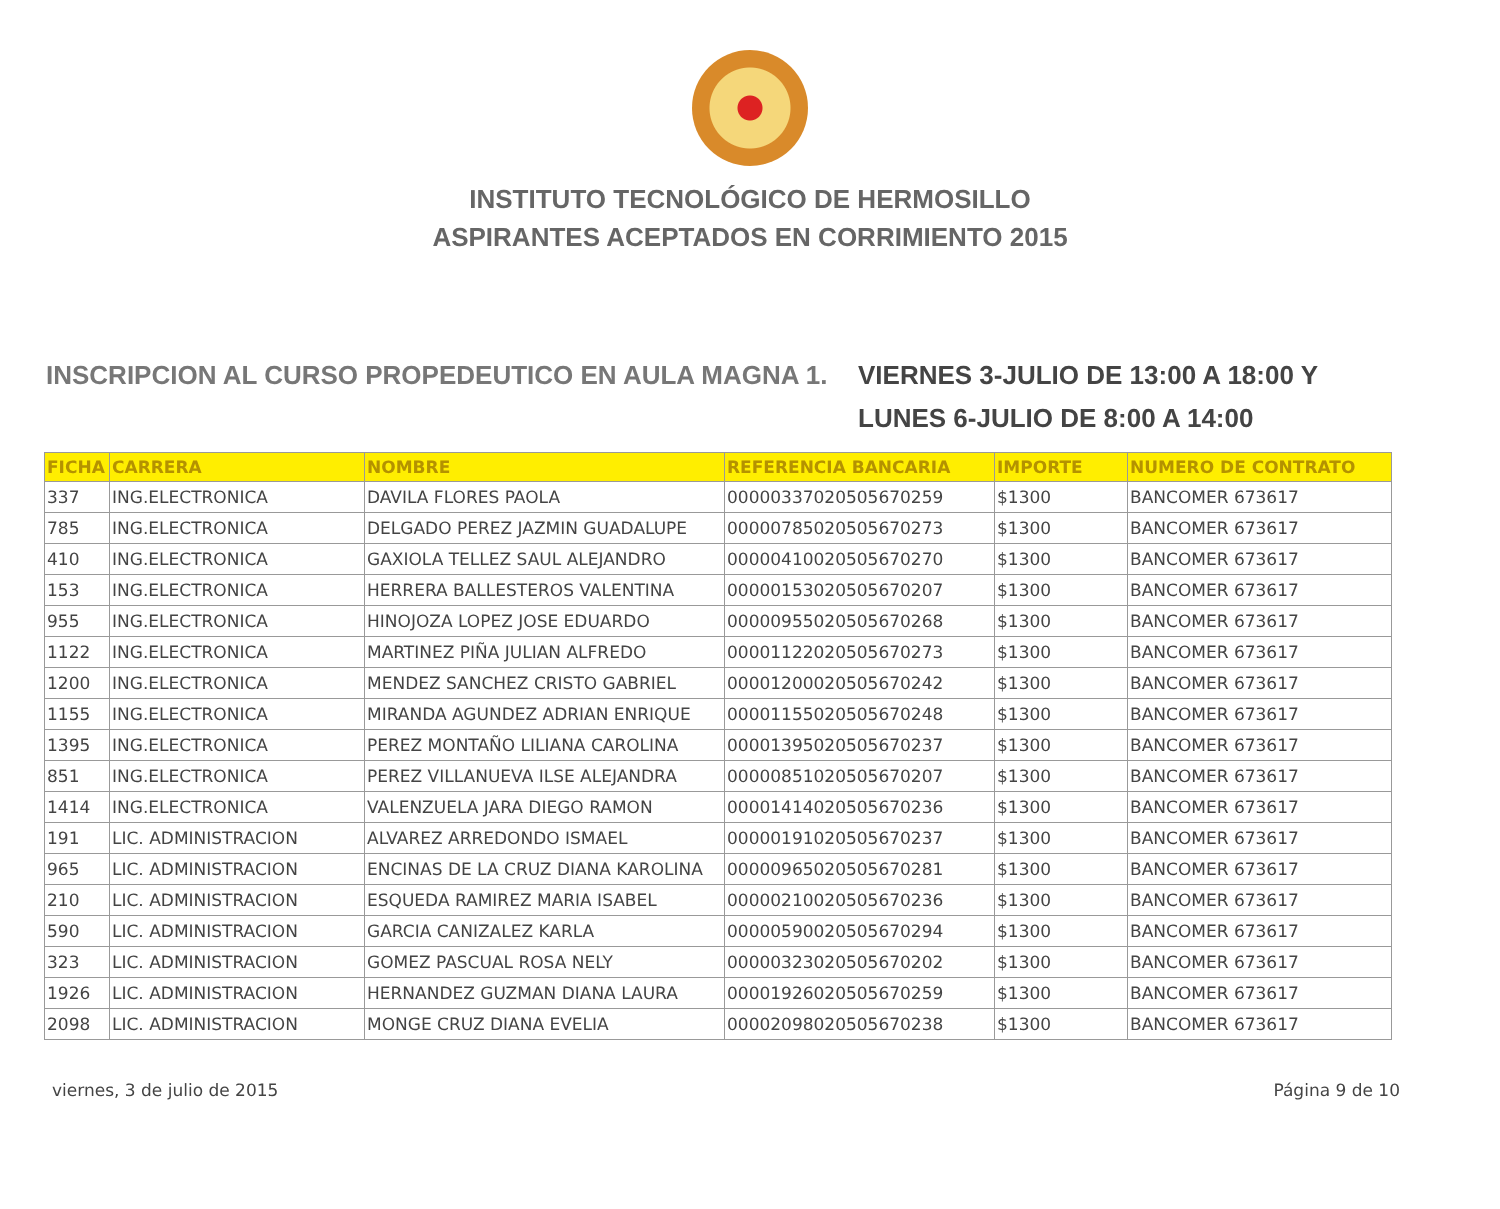INSTITUTO TECNOLÓGICO DE HERMOSILLO
ASPIRANTES ACEPTADOS EN CORRIMIENTO 2015
INSCRIPCION AL CURSO PROPEDEUTICO EN AULA MAGNA 1.
VIERNES 3-JULIO DE 13:00 A 18:00 Y
LUNES 6-JULIO DE 8:00 A 14:00
| FICHA | CARRERA | NOMBRE | REFERENCIA BANCARIA | IMPORTE | NUMERO DE CONTRATO |
| --- | --- | --- | --- | --- | --- |
| 337 | ING.ELECTRONICA | DAVILA FLORES PAOLA | 00000337020505670259 | $1300 | BANCOMER 673617 |
| 785 | ING.ELECTRONICA | DELGADO PEREZ JAZMIN GUADALUPE | 00000785020505670273 | $1300 | BANCOMER 673617 |
| 410 | ING.ELECTRONICA | GAXIOLA TELLEZ SAUL ALEJANDRO | 00000410020505670270 | $1300 | BANCOMER 673617 |
| 153 | ING.ELECTRONICA | HERRERA BALLESTEROS VALENTINA | 00000153020505670207 | $1300 | BANCOMER 673617 |
| 955 | ING.ELECTRONICA | HINOJOZA LOPEZ JOSE EDUARDO | 00000955020505670268 | $1300 | BANCOMER 673617 |
| 1122 | ING.ELECTRONICA | MARTINEZ PIÑA JULIAN ALFREDO | 00001122020505670273 | $1300 | BANCOMER 673617 |
| 1200 | ING.ELECTRONICA | MENDEZ SANCHEZ CRISTO GABRIEL | 00001200020505670242 | $1300 | BANCOMER 673617 |
| 1155 | ING.ELECTRONICA | MIRANDA AGUNDEZ ADRIAN ENRIQUE | 00001155020505670248 | $1300 | BANCOMER 673617 |
| 1395 | ING.ELECTRONICA | PEREZ MONTAÑO LILIANA CAROLINA | 00001395020505670237 | $1300 | BANCOMER 673617 |
| 851 | ING.ELECTRONICA | PEREZ VILLANUEVA ILSE ALEJANDRA | 00000851020505670207 | $1300 | BANCOMER 673617 |
| 1414 | ING.ELECTRONICA | VALENZUELA JARA DIEGO RAMON | 00001414020505670236 | $1300 | BANCOMER 673617 |
| 191 | LIC. ADMINISTRACION | ALVAREZ ARREDONDO ISMAEL | 00000191020505670237 | $1300 | BANCOMER 673617 |
| 965 | LIC. ADMINISTRACION | ENCINAS DE LA CRUZ DIANA KAROLINA | 00000965020505670281 | $1300 | BANCOMER 673617 |
| 210 | LIC. ADMINISTRACION | ESQUEDA RAMIREZ MARIA ISABEL | 00000210020505670236 | $1300 | BANCOMER 673617 |
| 590 | LIC. ADMINISTRACION | GARCIA CANIZALEZ KARLA | 00000590020505670294 | $1300 | BANCOMER 673617 |
| 323 | LIC. ADMINISTRACION | GOMEZ PASCUAL ROSA NELY | 00000323020505670202 | $1300 | BANCOMER 673617 |
| 1926 | LIC. ADMINISTRACION | HERNANDEZ GUZMAN DIANA LAURA | 00001926020505670259 | $1300 | BANCOMER 673617 |
| 2098 | LIC. ADMINISTRACION | MONGE CRUZ DIANA EVELIA | 00002098020505670238 | $1300 | BANCOMER 673617 |
viernes, 3 de julio de 2015 Página 9 de 10